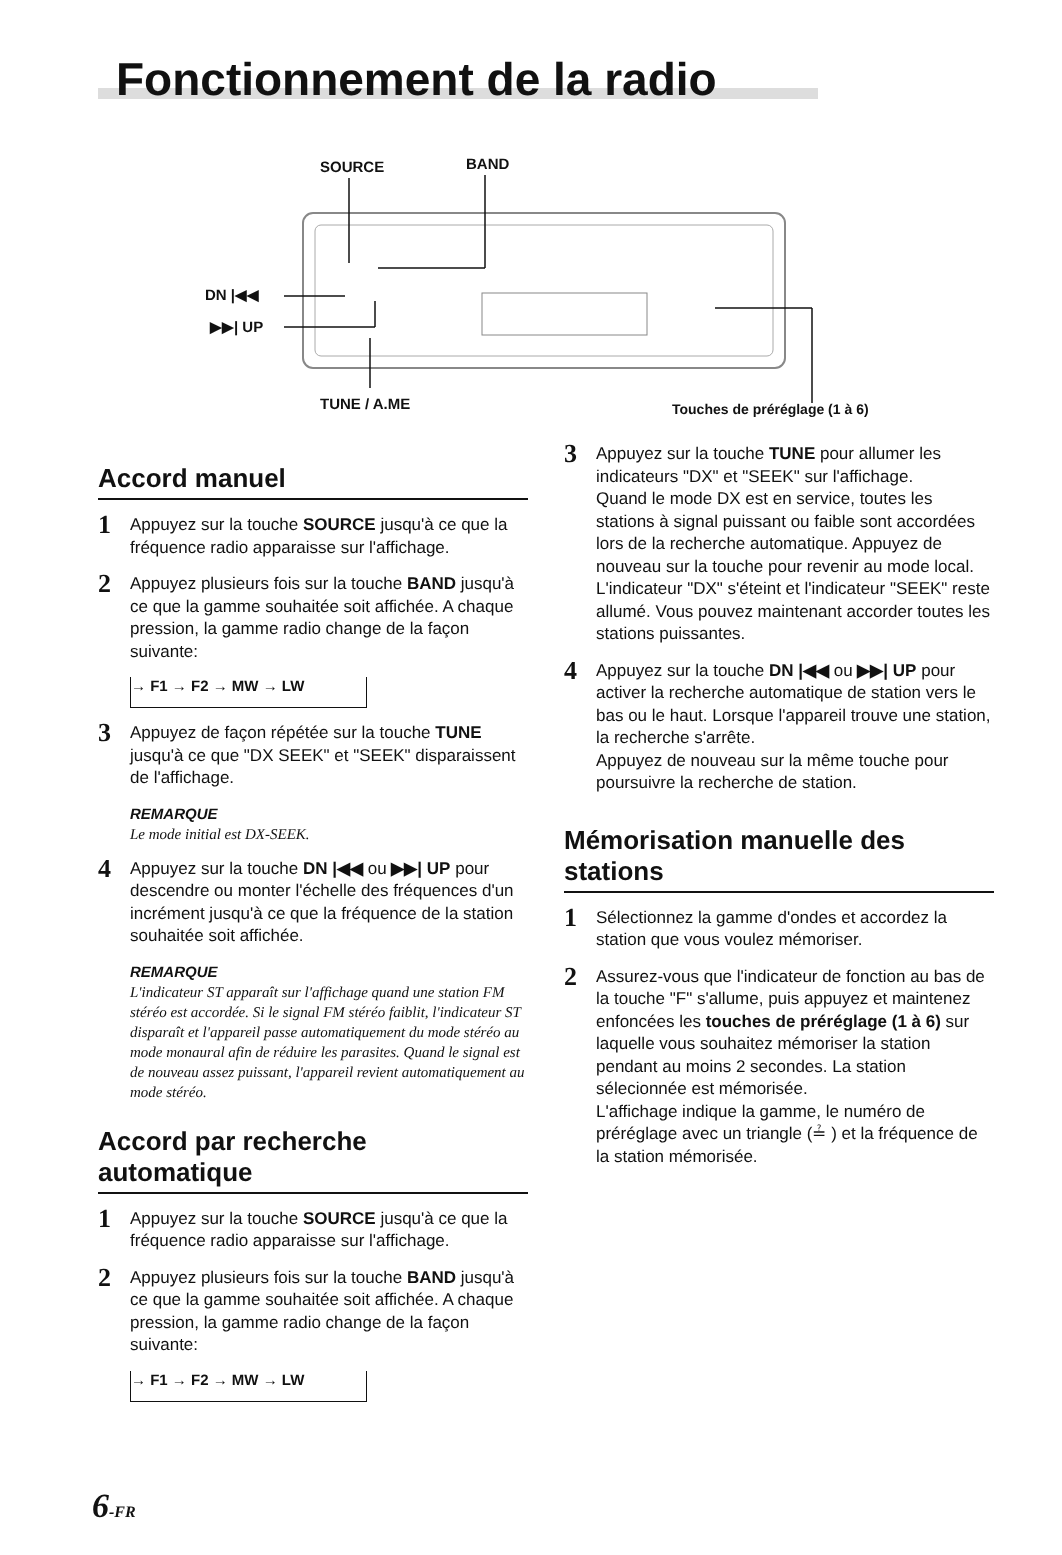Fonctionnement de la radio
SOURCE BAND
DN |◀◀
▶▶| UP
TUNE / A.ME Touches de préréglage (1 à 6)
Accord manuel
1 Appuyez sur la touche SOURCE jusqu'à ce que la fréquence radio apparaisse sur l'affichage.
2 Appuyez plusieurs fois sur la touche BAND jusqu'à ce que la gamme souhaitée soit affichée. A chaque pression, la gamme radio change de la façon suivante:
→ F1 → F2 → MW → LW
3 Appuyez de façon répétée sur la touche TUNE jusqu'à ce que "DX SEEK" et "SEEK" disparaissent de l'affichage.
REMARQUE
Le mode initial est DX-SEEK.
4 Appuyez sur la touche DN |◀◀ ou ▶▶| UP pour descendre ou monter l'échelle des fréquences d'un incrément jusqu'à ce que la fréquence de la station souhaitée soit affichée.
REMARQUE
L'indicateur ST apparaît sur l'affichage quand une station FM stéréo est accordée. Si le signal FM stéréo faiblit, l'indicateur ST disparaît et l'appareil passe automatiquement du mode stéréo au mode monaural afin de réduire les parasites. Quand le signal est de nouveau assez puissant, l'appareil revient automatiquement au mode stéréo.
Accord par recherche automatique
1 Appuyez sur la touche SOURCE jusqu'à ce que la fréquence radio apparaisse sur l'affichage.
2 Appuyez plusieurs fois sur la touche BAND jusqu'à ce que la gamme souhaitée soit affichée. A chaque pression, la gamme radio change de la façon suivante:
→ F1 → F2 → MW → LW
3 Appuyez sur la touche TUNE pour allumer les indicateurs "DX" et "SEEK" sur l'affichage.
Quand le mode DX est en service, toutes les stations à signal puissant ou faible sont accordées lors de la recherche automatique. Appuyez de nouveau sur la touche pour revenir au mode local. L'indicateur "DX" s'éteint et l'indicateur "SEEK" reste allumé. Vous pouvez maintenant accorder toutes les stations puissantes.
4 Appuyez sur la touche DN |◀◀ ou ▶▶| UP pour activer la recherche automatique de station vers le bas ou le haut. Lorsque l'appareil trouve une station, la recherche s'arrête.
Appuyez de nouveau sur la même touche pour poursuivre la recherche de station.
Mémorisation manuelle des stations
1 Sélectionnez la gamme d'ondes et accordez la station que vous voulez mémoriser.
2 Assurez-vous que l'indicateur de fonction au bas de la touche "F" s'allume, puis appuyez et maintenez enfoncées les touches de préréglage (1 à 6) sur laquelle vous souhaitez mémoriser la station pendant au moins 2 secondes. La station sélecionnée est mémorisée.
L'affichage indique la gamme, le numéro de préréglage avec un triangle (≟ ) et la fréquence de la station mémorisée.
6-FR